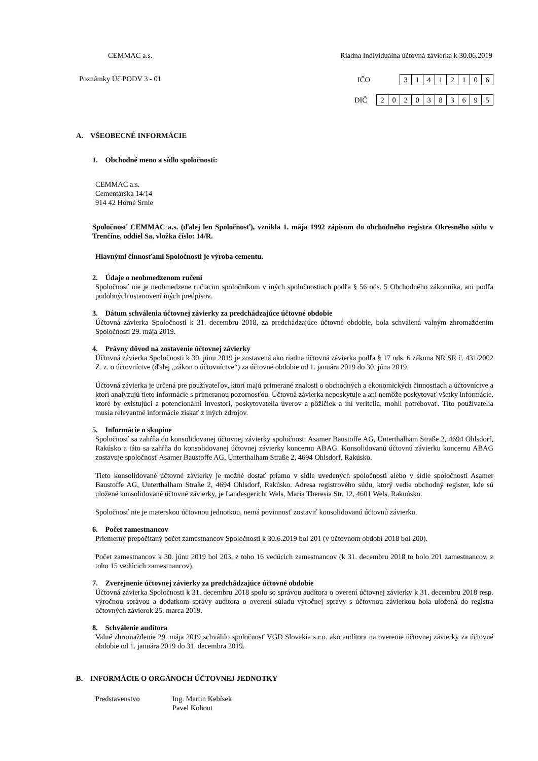CEMMAC a.s. Riadna Individuálna účtovná závierka k 30.06.2019
Poznámky Úč PODV 3 - 01 IČO
| 3 | 1 | 4 | 1 | 2 | 1 | 0 | 6 |
DIČ
| 2 | 0 | 2 | 0 | 3 | 8 | 3 | 6 | 9 | 5 |
A. VŠEOBECNÉ INFORMÁCIE
1. Obchodné meno a sídlo spoločnosti:
CEMMAC a.s.
Cementárska 14/14
914 42 Horné Srnie
Spoločnosť CEMMAC a.s. (ďalej len Spoločnosť), vznikla 1. mája 1992 zápisom do obchodného registra Okresného súdu v Trenčíne, oddiel Sa, vložka číslo: 14/R.
Hlavnými činnosťami Spoločnosti je výroba cementu.
2. Údaje o neobmedzenom ručení
Spoločnosť nie je neobmedzene ručiacim spoločníkom v iných spoločnostiach podľa § 56 ods. 5 Obchodného zákonníka, ani podľa podobných ustanovení iných predpisov.
3. Dátum schválenia účtovnej závierky za predchádzajúce účtovné obdobie
Účtovná závierka Spoločnosti k 31. decembru 2018, za predchádzajúce účtovné obdobie, bola schválená valným zhromaždením Spoločnosti 29. mája 2019.
4. Právny dôvod na zostavenie účtovnej závierky
Účtovná závierka Spoločnosti k 30. júnu 2019 je zostavená ako riadna účtovná závierka podľa § 17 ods. 6 zákona NR SR č. 431/2002 Z. z. o účtovníctve (ďalej „zákon o účtovníctve“) za účtovné obdobie od 1. januára 2019 do 30. júna 2019.
Účtovná závierka je určená pre používateľov, ktorí majú primerané znalosti o obchodných a ekonomických činnostiach a účtovníctve a ktorí analyzujú tieto informácie s primeranou pozornosťou. Účtovná závierka neposkytuje a ani nemôže poskytovať všetky informácie, ktoré by existujúci a potencionálni investori, poskytovatelia úverov a pôžičiek a iní veritelia, mohli potrebovať. Títo používatelia musia relevantné informácie získať z iných zdrojov.
5. Informácie o skupine
Spoločnosť sa zahŕňa do konsolidovanej účtovnej závierky spoločnosti Asamer Baustoffe AG, Unterthalham Straße 2, 4694 Ohlsdorf, Rakúsko a táto sa zahŕňa do konsolidovanej účtovnej závierky koncernu ABAG. Konsolidovanú účtovnú závierku koncernu ABAG zostavuje spoločnosť Asamer Baustoffe AG, Unterthalham Straße 2, 4694 Ohlsdorf, Rakúsko.
Tieto konsolidované účtovné závierky je možné dostať priamo v sídle uvedených spoločností alebo v sídle spoločnosti Asamer Baustoffe AG, Unterthalham Straße 2, 4694 Ohlsdorf, Rakúsko. Adresa registrového súdu, ktorý vedie obchodný register, kde sú uložené konsolidované účtovné závierky, je Landesgericht Wels, Maria Theresia Str. 12, 4601 Wels, Rakuúsko.
Spoločnosť nie je materskou účtovnou jednotkou, nemá povinnosť zostaviť konsolidovanú účtovnú závierku.
6. Počet zamestnancov
Priemerný prepočítaný počet zamestnancov Spoločnosti k 30.6.2019 bol 201 (v účtovnom období 2018 bol 200).
Počet zamestnancov k 30. júnu 2019 bol 203, z toho 16 vedúcich zamestnancov (k 31. decembru 2018 to bolo 201 zamestnancov, z toho 15 vedúcich zamestnancov).
7. Zverejnenie účtovnej závierky za predchádzajúce účtovné obdobie
Účtovná závierka Spoločnosti k 31. decembru 2018 spolu so správou audítora o overení účtovnej závierky k 31. decembru 2018 resp. výročnou správou a dodatkom správy audítora o overení súladu výročnej správy s účtovnou závierkou bola uložená do registra účtovných závierok 25. marca 2019.
8. Schválenie audítora
Valné zhromaždenie 29. mája 2019 schválilo spoločnosť VGD Slovakia s.r.o. ako audítora na overenie účtovnej závierky za účtovné obdobie od 1. januára 2019 do 31. decembra 2019.
B. INFORMÁCIE O ORGÁNOCH ÚČTOVNEJ JEDNOTKY
Predstavenstvo Ing. Martin Kebísek
Pavel Kohout